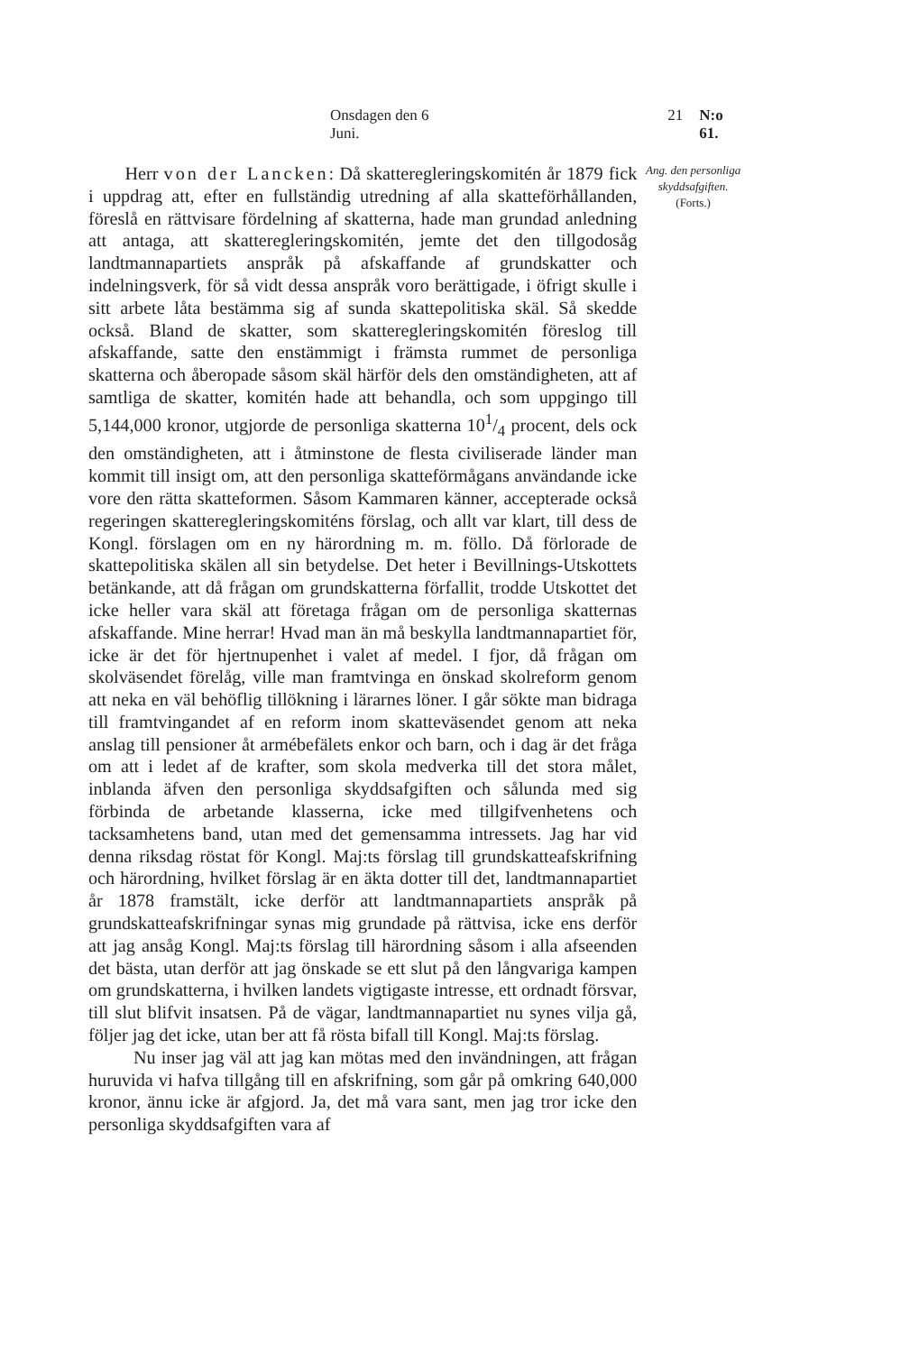Onsdagen den 6 Juni. 21 N:o 61.
  Herr von der Lancken: Då skatteregleringskomitén år 1879 fick i uppdrag att, efter en fullständig utredning af alla skatteförhållanden, föreslå en rättvisare fördelning af skatterna, hade man grundad anledning att antaga, att skatteregleringskomitén, jemte det den tillgodosåg landtmannapartiets anspråk på afskaffande af grundskatter och indelningsverk, för så vidt dessa anspråk voro berättigade, i öfrigt skulle i sitt arbete låta bestämma sig af sunda skattepolitiska skäl. Så skedde också. Bland de skatter, som skatteregleringskomitén föreslog till afskaffande, satte den enstämmigt i främsta rummet de personliga skatterna och åberopade såsom skäl härför dels den omständigheten, att af samtliga de skatter, komitén hade att behandla, och som uppgingo till 5,144,000 kronor, utgjorde de personliga skatterna 101/4 procent, dels ock den omständigheten, att i åtminstone de flesta civiliserade länder man kommit till insigt om, att den personliga skatteförmågans användande icke vore den rätta skatteformen. Såsom Kammaren känner, accepterade också regeringen skatteregleringskomiténs förslag, och allt var klart, till dess de Kongl. förslagen om en ny härordning m. m. föllo. Då förlorade de skattepolitiska skälen all sin betydelse. Det heter i Bevillnings-Utskottets betänkande, att då frågan om grundskatterna förfallit, trodde Utskottet det icke heller vara skäl att företaga frågan om de personliga skatternas afskaffande. Mine herrar! Hvad man än må beskylla landtmannapartiet för, icke är det för hjertnupenhet i valet af medel. I fjor, då frågan om skolväsendet förelåg, ville man framtvinga en önskad skolreform genom att neka en väl behöflig tillökning i lärarnes löner. I går sökte man bidraga till framtvingandet af en reform inom skatteväsendet genom att neka anslag till pensioner åt armébefälets enkor och barn, och i dag är det fråga om att i ledet af de krafter, som skola medverka till det stora målet, inblanda äfven den personliga skyddsafgiften och sålunda med sig förbinda de arbetande klasserna, icke med tillgifvenhetens och tacksamhetens band, utan med det gemensamma intressets. Jag har vid denna riksdag röstat för Kongl. Maj:ts förslag till grundskatteafskrifning och härordning, hvilket förslag är en äkta dotter till det, landtmannapartiet år 1878 framstält, icke derför att landtmannapartiets anspråk på grundskatteafskrifningar synas mig grundade på rättvisa, icke ens derför att jag ansåg Kongl. Maj:ts förslag till härordning såsom i alla afseenden det bästa, utan derför att jag önskade se ett slut på den långvariga kampen om grundskatterna, i hvilken landets vigtigaste intresse, ett ordnadt försvar, till slut blifvit insatsen. På de vägar, landtmannapartiet nu synes vilja gå, följer jag det icke, utan ber att få rösta bifall till Kongl. Maj:ts förslag.
Nu inser jag väl att jag kan mötas med den invändningen, att frågan huruvida vi hafva tillgång till en afskrifning, som går på omkring 640,000 kronor, ännu icke är afgjord. Ja, det må vara sant, men jag tror icke den personliga skyddsafgiften vara af
Ang. den personliga skyddsafgiften.
(Forts.)